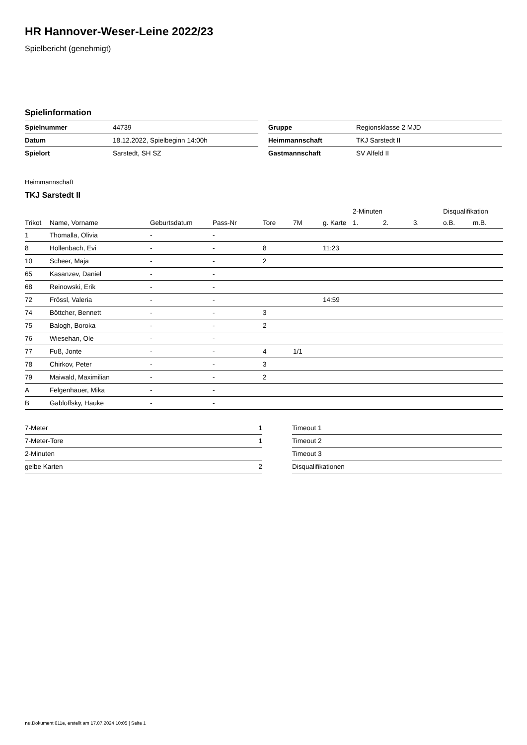HR Hannover-Weser-Leine 2022/23
Spielbericht (genehmigt)
Spielinformation
| Spielnummer | 44739 |
| Datum | 18.12.2022, Spielbeginn 14:00h |
| Spielort | Sarstedt, SH SZ |
| Gruppe | Regionsklasse 2 MJD |
| Heimmannschaft | TKJ Sarstedt II |
| Gastmannschaft | SV Alfeld II |
Heimmannschaft
TKJ Sarstedt II
| | | | | | | | 2-Minuten | | | Disqualifikation | |
| --- | --- | --- | --- | --- | --- | --- | --- | --- | --- | --- | --- |
| Trikot | Name, Vorname | Geburtsdatum | Pass-Nr | Tore | 7M | g. Karte | 1. | 2. | 3. | o.B. | m.B. |
| 1 | Thomalla, Olivia | - | - | | | | | | | | |
| 8 | Hollenbach, Evi | - | - | 8 | | 11:23 | | | | | |
| 10 | Scheer, Maja | - | - | 2 | | | | | | | |
| 65 | Kasanzev, Daniel | - | - | | | | | | | | |
| 68 | Reinowski, Erik | - | - | | | | | | | | |
| 72 | Frössl, Valeria | - | - | | | 14:59 | | | | | |
| 74 | Böttcher, Bennett | - | - | 3 | | | | | | | |
| 75 | Balogh, Boroka | - | - | 2 | | | | | | | |
| 76 | Wiesehan, Ole | - | - | | | | | | | | |
| 77 | Fuß, Jonte | - | - | 4 | 1/1 | | | | | | |
| 78 | Chirkov, Peter | - | - | 3 | | | | | | | |
| 79 | Maiwald, Maximilian | - | - | 2 | | | | | | | |
| A | Felgenhauer, Mika | - | - | | | | | | | | |
| B | Gabloffsky, Hauke | - | - | | | | | | | | |
| 7-Meter | 1 |
| 7-Meter-Tore | 1 |
| 2-Minuten | |
| gelbe Karten | 2 |
| Timeout 1 |
| Timeout 2 |
| Timeout 3 |
| Disqualifikationen |
nu.Dokument 011e, erstellt am 17.07.2024 10:05 | Seite 1